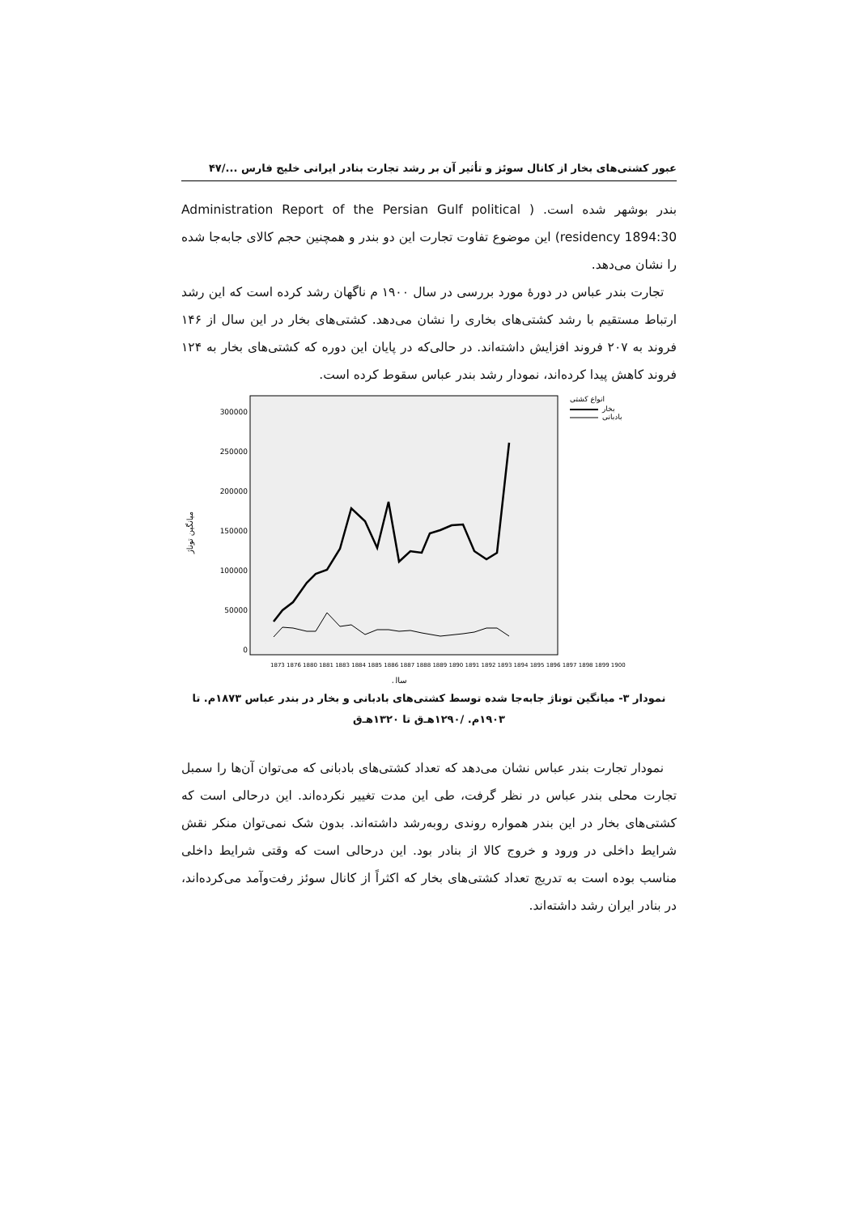عبور کشتی‌های بخار از کانال سوئز و تأثیر آن بر رشد تجارت بنادر ایرانی خلیج فارس ...‏/۴۷
بندر بوشهر شده است. ( Administration Report of the Persian Gulf political residency 1894:30) این موضوع تفاوت تجارت این دو بندر و همچنین حجم کالای جابه‌جا شده را نشان می‌دهد.
تجارت بندر عباس در دورهٔ مورد بررسی در سال ۱۹۰۰ م ناگهان رشد کرده است که این رشد ارتباط مستقیم با رشد کشتی‌های بخاری را نشان می‌دهد. کشتی‌های بخار در این سال از ۱۴۶ فروند به ۲۰۷ فروند افزایش داشته‌اند. در حالی‌که در پایان این دوره که کشتی‌های بخار به ۱۲۴ فروند کاهش پیدا کرده‌اند، نمودار رشد بندر عباس سقوط کرده است.
میانگین تو‌ناژ
300000
250000
200000
150000
100000
50000
0
انواع کشتی
بخار
بادبانی
سال
1873 1876 1880 1881 1883 1884 1885 1886 1887 1888 1889 1890 1891 1892 1893 1894 1895 1896 1897 1898 1899 1900
نمودار ۳- میانگین توناژ جابه‌جا شده توسط کشتی‌های بادبانی و بخار در بندر عباس ۱۸۷۳م. تا ۱۹۰۳م. /۱۲۹۰هـ‌ق تا ۱۳۲۰هـ‌ق
نمودار تجارت بندر عباس نشان می‌دهد که تعداد کشتی‌های بادبانی که می‌توان آن‌ها را سمبل تجارت محلی بندر عباس در نظر گرفت، طی این مدت تغییر نکرده‌اند. این درحالی است که کشتی‌های بخار در این بندر همواره روندی روبه‌رشد داشته‌اند. بدون شک نمی‌توان منکر نقش شرایط داخلی در ورود و خروج کالا از بنادر بود. این درحالی است که وقتی شرایط داخلی مناسب بوده است به تدریج تعداد کشتی‌های بخار که اکثراً از کانال سوئز رفت‌وآمد می‌کرده‌اند، در بنادر ایران رشد داشته‌اند.